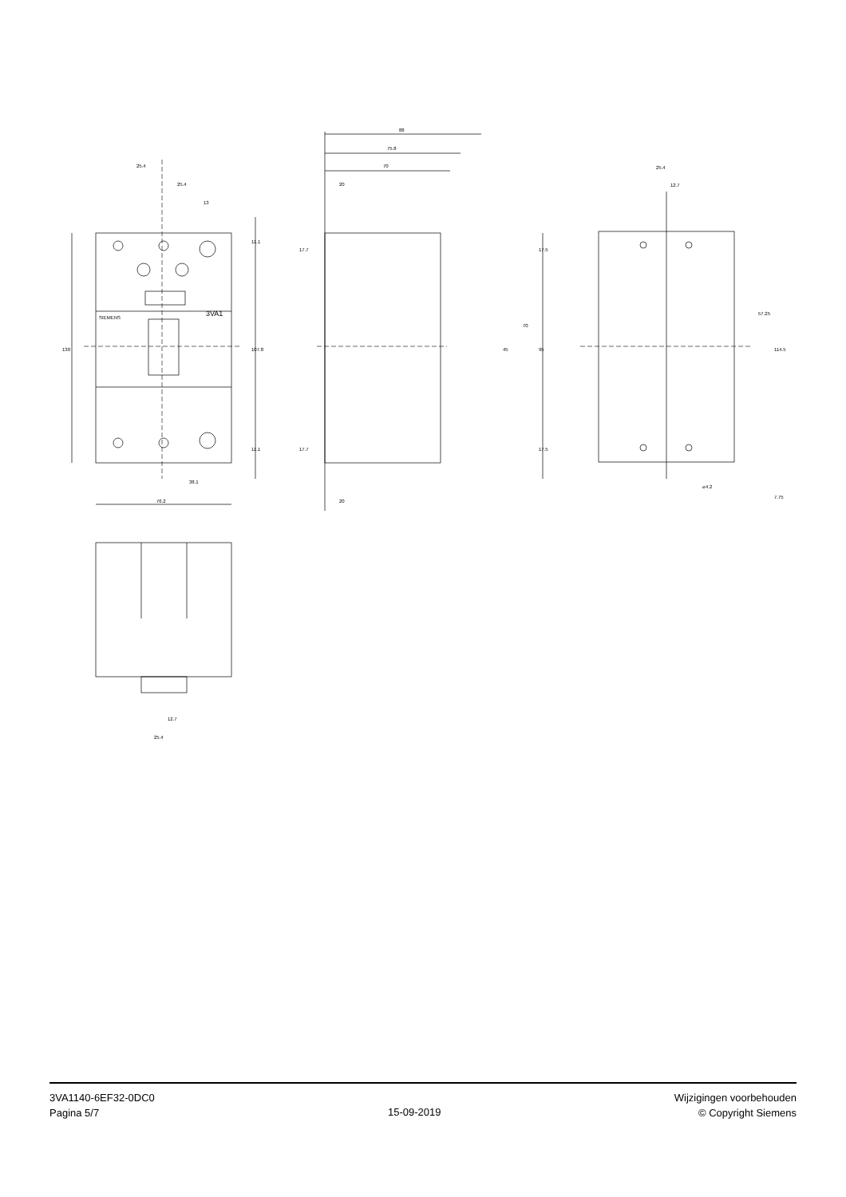25.4
25.4
13
130
107.8
11.1
11.1
38.1
76.2
SIEMENS
3VA1
88
75.8
70
20
20
17.7
17.7
17.5
17.5
45
70
95
25.4
12.7
57.25
114.5
⌀4.2
7.75
12.7
25.4
3VA1140-6EF32-0DC0
Pagina 5/7
15-09-2019
Wijzigingen voorbehouden
© Copyright Siemens